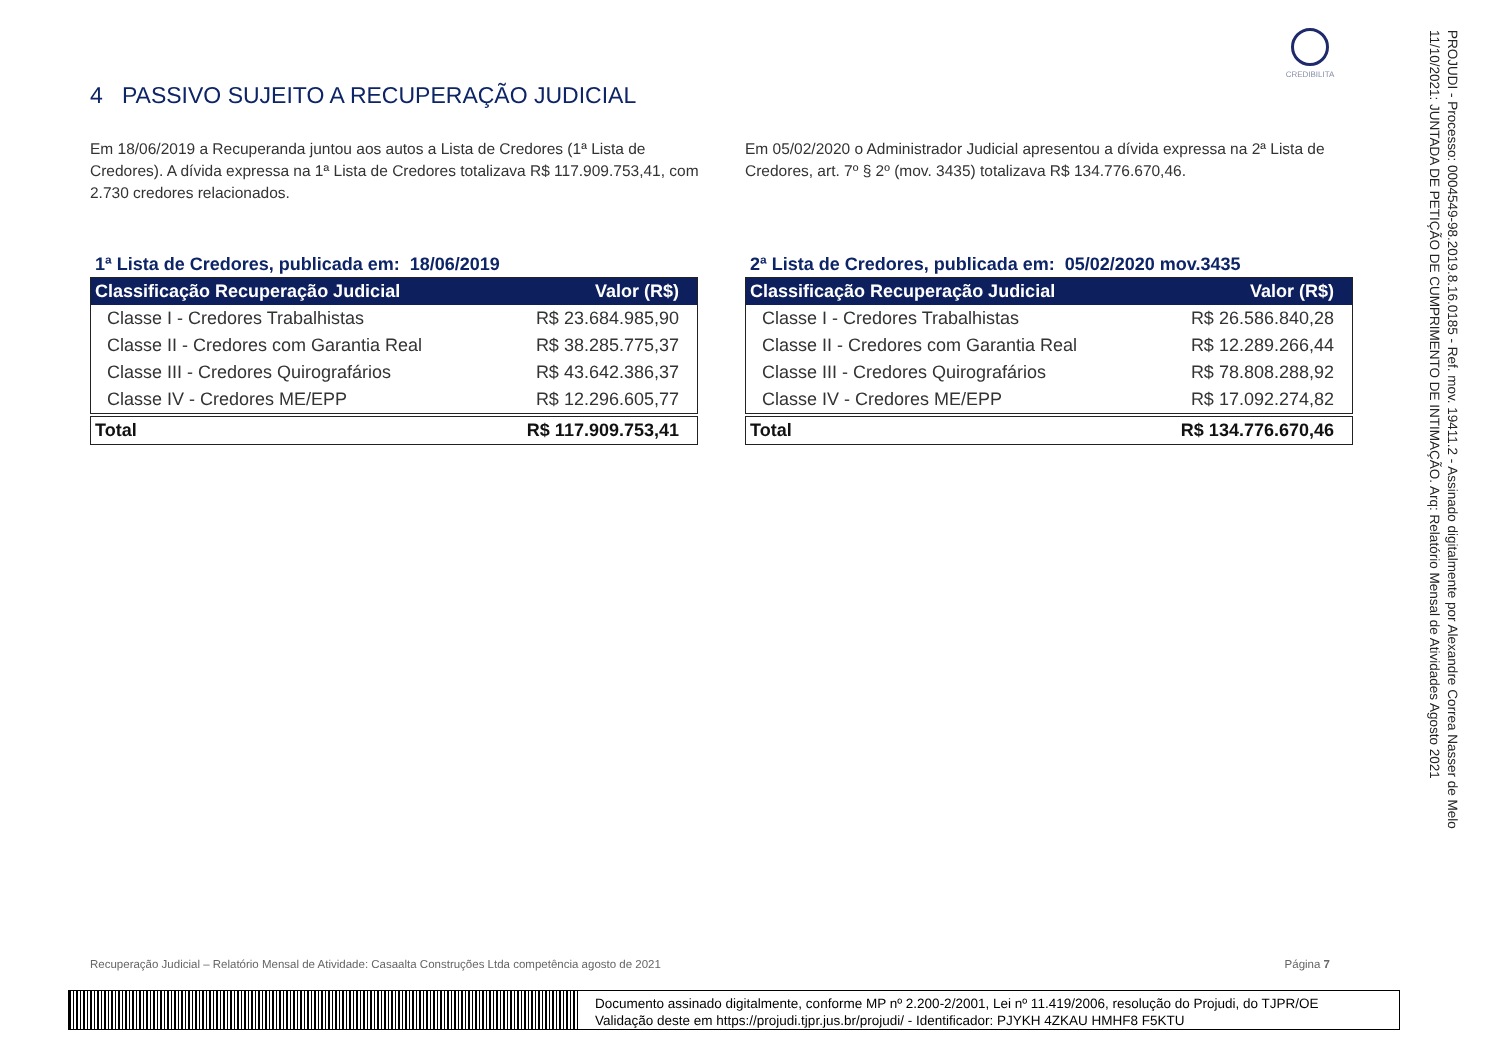CREDIBILITA
4 PASSIVO SUJEITO A RECUPERAÇÃO JUDICIAL
Em 18/06/2019 a Recuperanda juntou aos autos a Lista de Credores (1ª Lista de Credores). A dívida expressa na 1ª Lista de Credores totalizava R$ 117.909.753,41, com 2.730 credores relacionados.
1ª Lista de Credores, publicada em: 18/06/2019
| Classificação Recuperação Judicial | Valor (R$) |
| --- | --- |
| Classe I - Credores Trabalhistas | R$ 23.684.985,90 |
| Classe II - Credores com Garantia Real | R$ 38.285.775,37 |
| Classe III - Credores Quirografários | R$ 43.642.386,37 |
| Classe IV - Credores ME/EPP | R$ 12.296.605,77 |
| Total | R$ 117.909.753,41 |
Em 05/02/2020 o Administrador Judicial apresentou a dívida expressa na 2ª Lista de Credores, art. 7º § 2º (mov. 3435) totalizava R$ 134.776.670,46.
2ª Lista de Credores, publicada em: 05/02/2020 mov.3435
| Classificação Recuperação Judicial | Valor (R$) |
| --- | --- |
| Classe I - Credores Trabalhistas | R$ 26.586.840,28 |
| Classe II - Credores com Garantia Real | R$ 12.289.266,44 |
| Classe III - Credores Quirografários | R$ 78.808.288,92 |
| Classe IV - Credores ME/EPP | R$ 17.092.274,82 |
| Total | R$ 134.776.670,46 |
Recuperação Judicial – Relatório Mensal de Atividade: Casaalta Construções Ltda competência agosto de 2021 Página 7
Documento assinado digitalmente, conforme MP nº 2.200-2/2001, Lei nº 11.419/2006, resolução do Projudi, do TJPR/OE
Validação deste em https://projudi.tjpr.jus.br/projudi/ - Identificador: PJYKH 4ZKAU HMHF8 F5KTU
PROJUDI - Processo: 0004549-98.2019.8.16.0185 - Ref. mov. 19411.2 - Assinado digitalmente por Alexandre Correa Nasser de Melo
11/10/2021: JUNTADA DE PETIÇÃO DE CUMPRIMENTO DE INTIMAÇÃO. Arq: Relatório Mensal de Atividades Agosto 2021